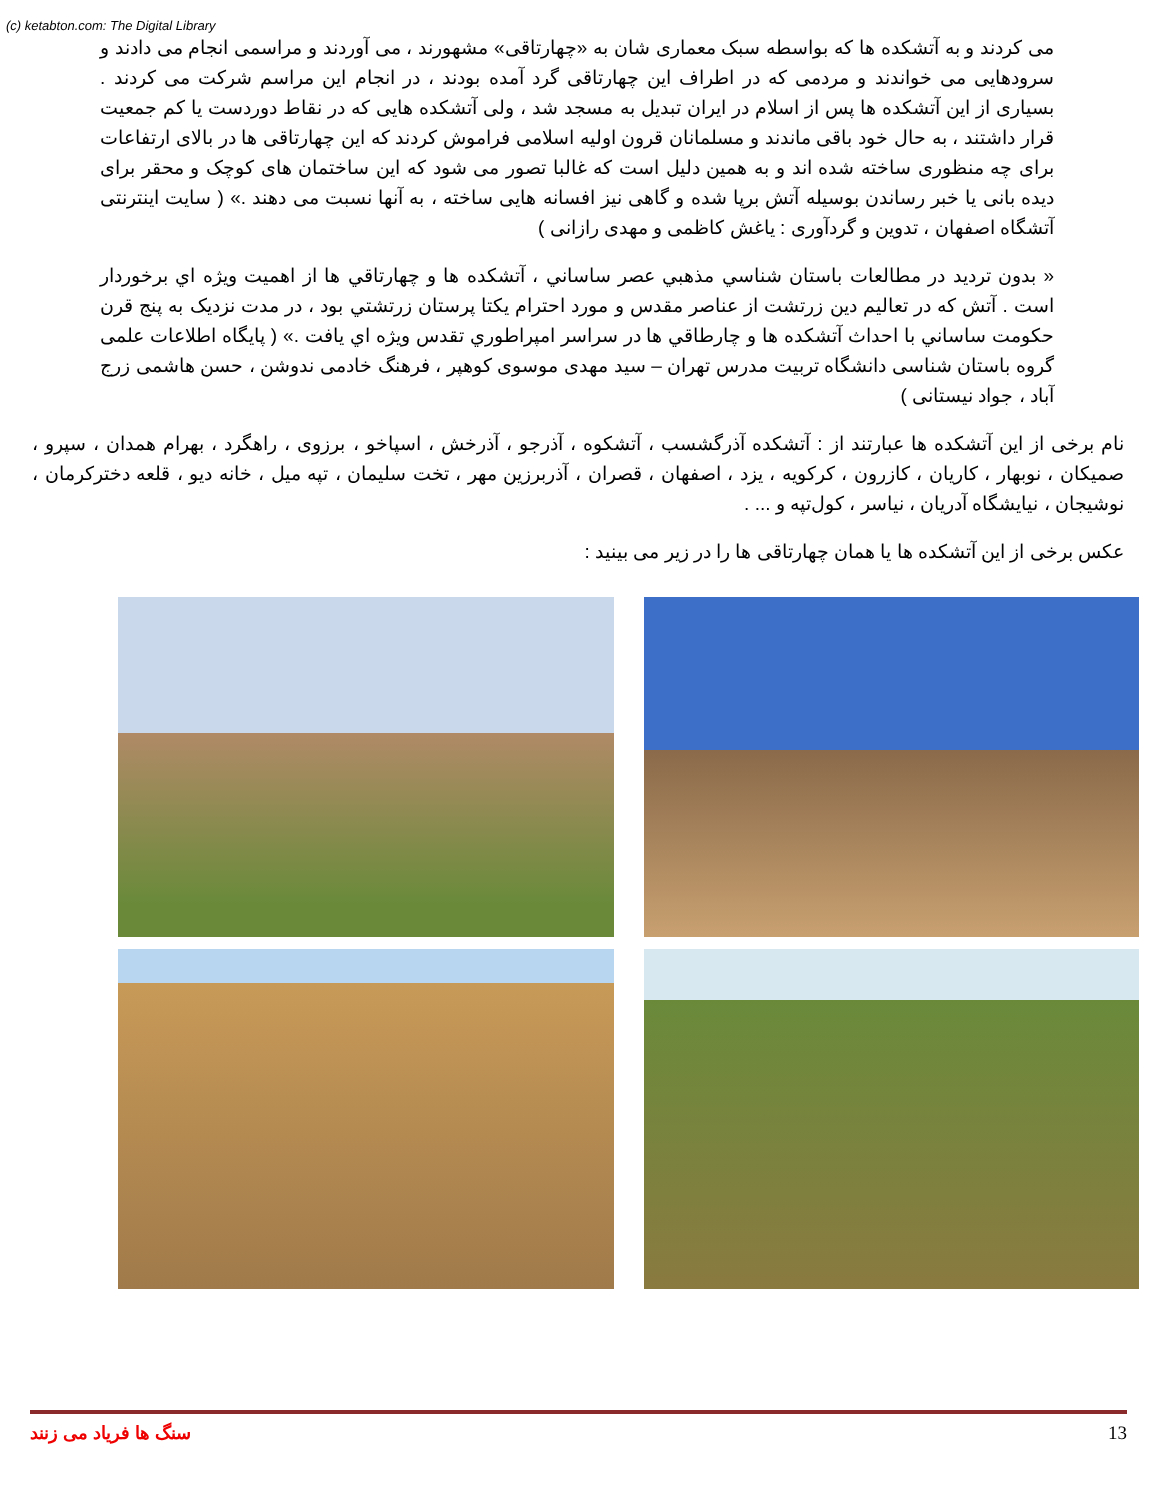(c) ketabton.com: The Digital Library
می کردند و به آتشکده ها که بواسطه سبک معماری شان به «چهارتاقی» مشهورند ، می آوردند و مراسمی انجام می دادند و سرودهایی می خواندند و مردمی که در اطراف این چهارتاقی گرد آمده بودند ، در انجام این مراسم شرکت می کردند . بسیاری از این آتشکده ها پس از اسلام در ایران تبدیل به مسجد شد ، ولی آتشکده هایی که در نقاط دوردست یا کم جمعیت قرار داشتند ، به حال خود باقی ماندند و مسلمانان قرون اولیه اسلامی فراموش کردند که این چهارتاقی ها در بالای ارتفاعات برای چه منظوری ساخته شده اند و به همین دلیل است که غالبا تصور می شود که این ساختمان های کوچک و محقر برای دیده بانی یا خبر رساندن بوسیله آتش برپا شده و گاهی نیز افسانه هایی ساخته ، به آنها نسبت می دهند .» ( سایت اینترنتی آتشگاه اصفهان ، تدوین و گردآوری : یاغش کاظمی و مهدی رازانی )
« بدون ترديد در مطالعات باستان شناسي مذهبي عصر ساساني ، آتشكده ها و چهارتاقي ها از اهميت ويژه اي برخوردار است . آتش كه در تعاليم دين زرتشت از عناصر مقدس و مورد احترام يكتا پرستان زرتشتي بود ، در مدت نزديک به پنج قرن حكومت ساساني با احداث آتشكده ها و چارطاقي ها در سراسر امپراطوري تقدس ويژه اي يافت .» ( پایگاه اطلاعات علمی گروه باستان شناسی دانشگاه تربیت مدرس تهران – سید مهدی موسوی کوهپر ، فرهنگ خادمی ندوشن ، حسن هاشمی زرج آباد ، جواد نیستانی )
نام برخی از این آتشکده ها عبارتند از : آتشکده آذرگشسب ، آتشکوه ، آذرجو ، آذرخش ، اسپاخو ، برزوی ، راهگرد ، بهرام همدان ، سپرو ، صمیکان ، نوبهار ، کاریان ، کازرون ، کرکویه ، یزد ، اصفهان ، قصران ، آذربرزین مهر ، تخت سلیمان ، تپه میل ، خانه دیو ، قلعه دخترکرمان ، نوشیجان ، نیایشگاه آدریان ، نیاسر ، کول‌تپه و ... .
عکس برخی از این آتشکده ها یا همان چهارتاقی ها را در زیر می بینید :
سنگ ها فریاد می زنند 13